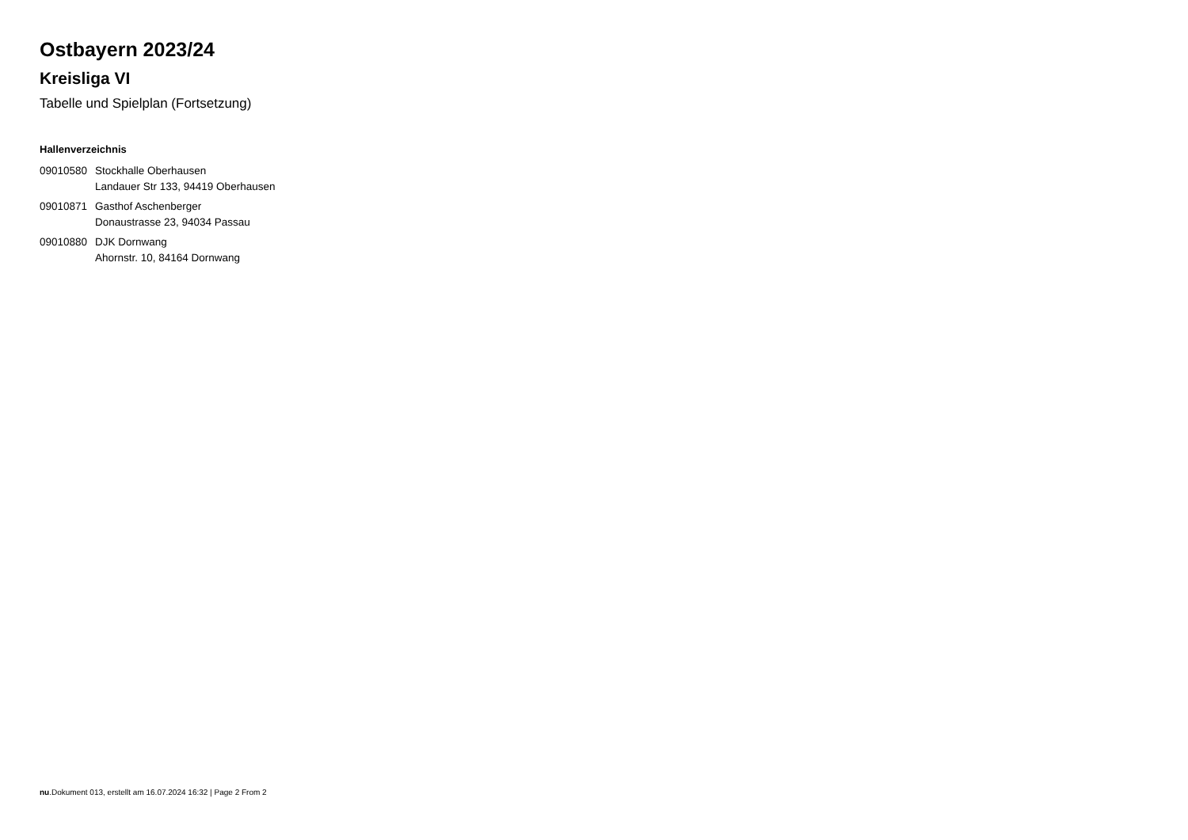Ostbayern 2023/24
Kreisliga VI
Tabelle und Spielplan (Fortsetzung)
Hallenverzeichnis
| 09010580 | Stockhalle Oberhausen Landauer Str 133, 94419 Oberhausen |
| 09010871 | Gasthof Aschenberger Donaustrasse 23, 94034 Passau |
| 09010880 | DJK Dornwang Ahornstr. 10, 84164 Dornwang |
nu.Dokument 013, erstellt am 16.07.2024 16:32 | Page 2 From 2